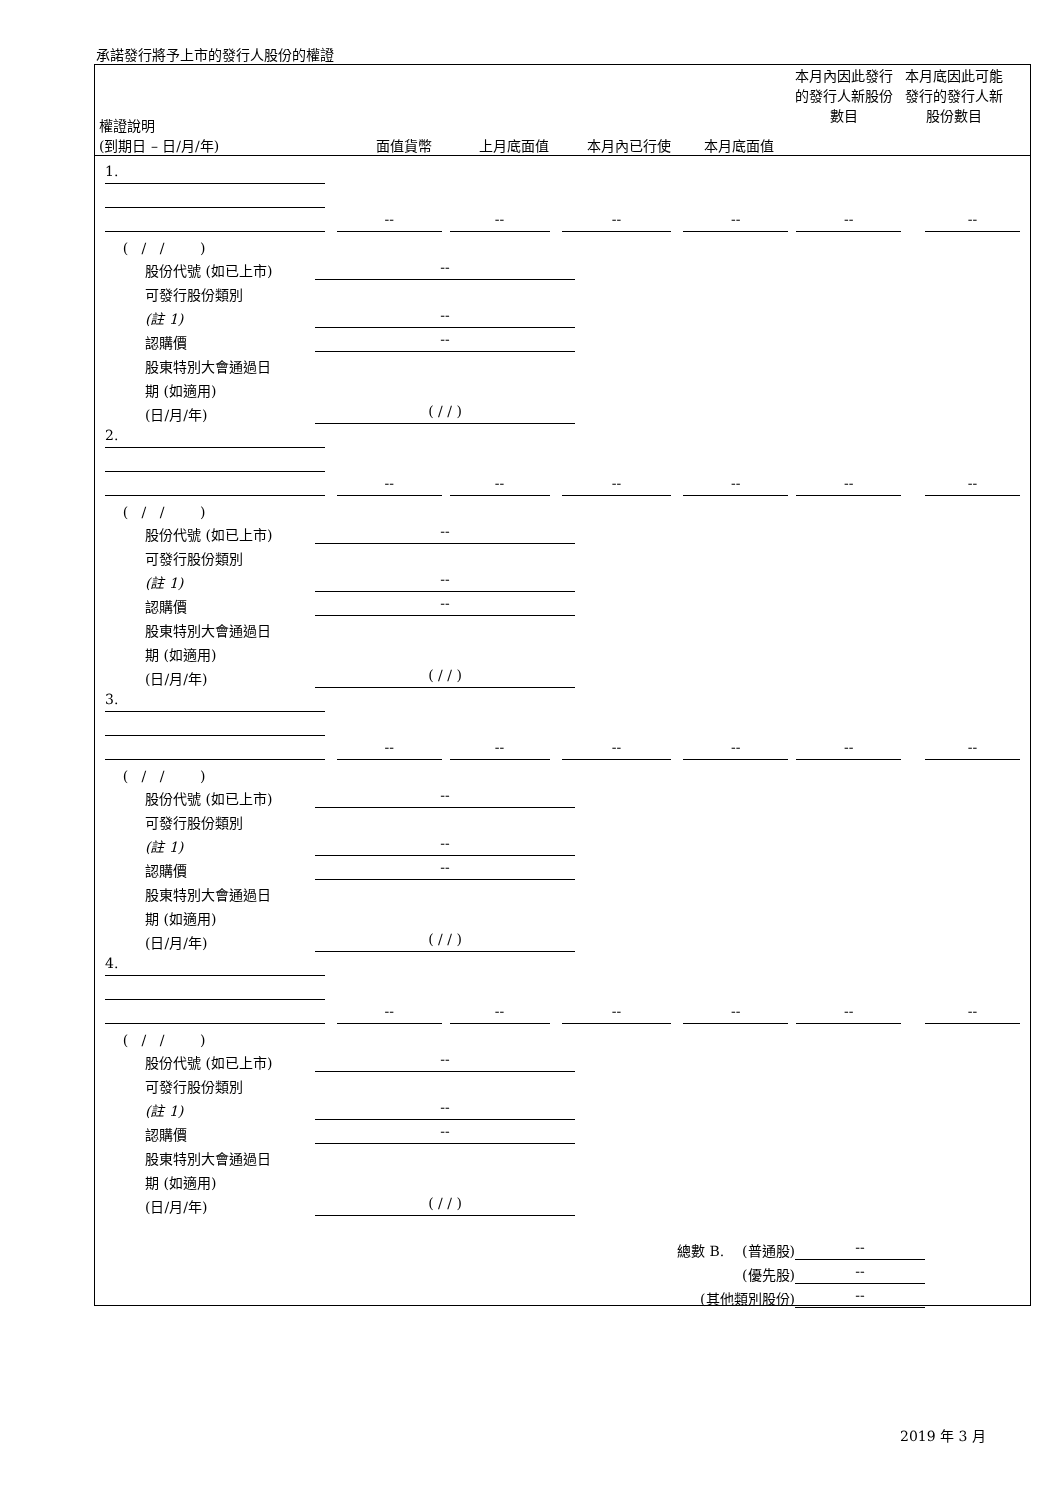承諾發行將予上市的發行人股份的權證
權證說明
(到期日 – 日/月/年)
面值貨幣
上月底面值
本月內已行使
本月底面值
本月內因此發行的發行人新股份數目
本月底因此可能發行的發行人新股份數目
1.
--
--
--
--
--
--
( / / )
股份代號 (如已上市)
--
可發行股份類別
(註 1)
--
認購價
--
股東特別大會通過日
期 (如適用)
(日/月/年)
( / / )
2.
--
--
--
--
--
--
( / / )
股份代號 (如已上市)
--
可發行股份類別
(註 1)
--
認購價
--
股東特別大會通過日
期 (如適用)
(日/月/年)
( / / )
3.
--
--
--
--
--
--
( / / )
股份代號 (如已上市)
--
可發行股份類別
(註 1)
--
認購價
--
股東特別大會通過日
期 (如適用)
(日/月/年)
( / / )
4.
--
--
--
--
--
--
( / / )
股份代號 (如已上市)
--
可發行股份類別
(註 1)
--
認購價
--
股東特別大會通過日
期 (如適用)
(日/月/年)
( / / )
總數 B. (普通股)
--
(優先股)
--
(其他類別股份)
--
2019 年 3 月